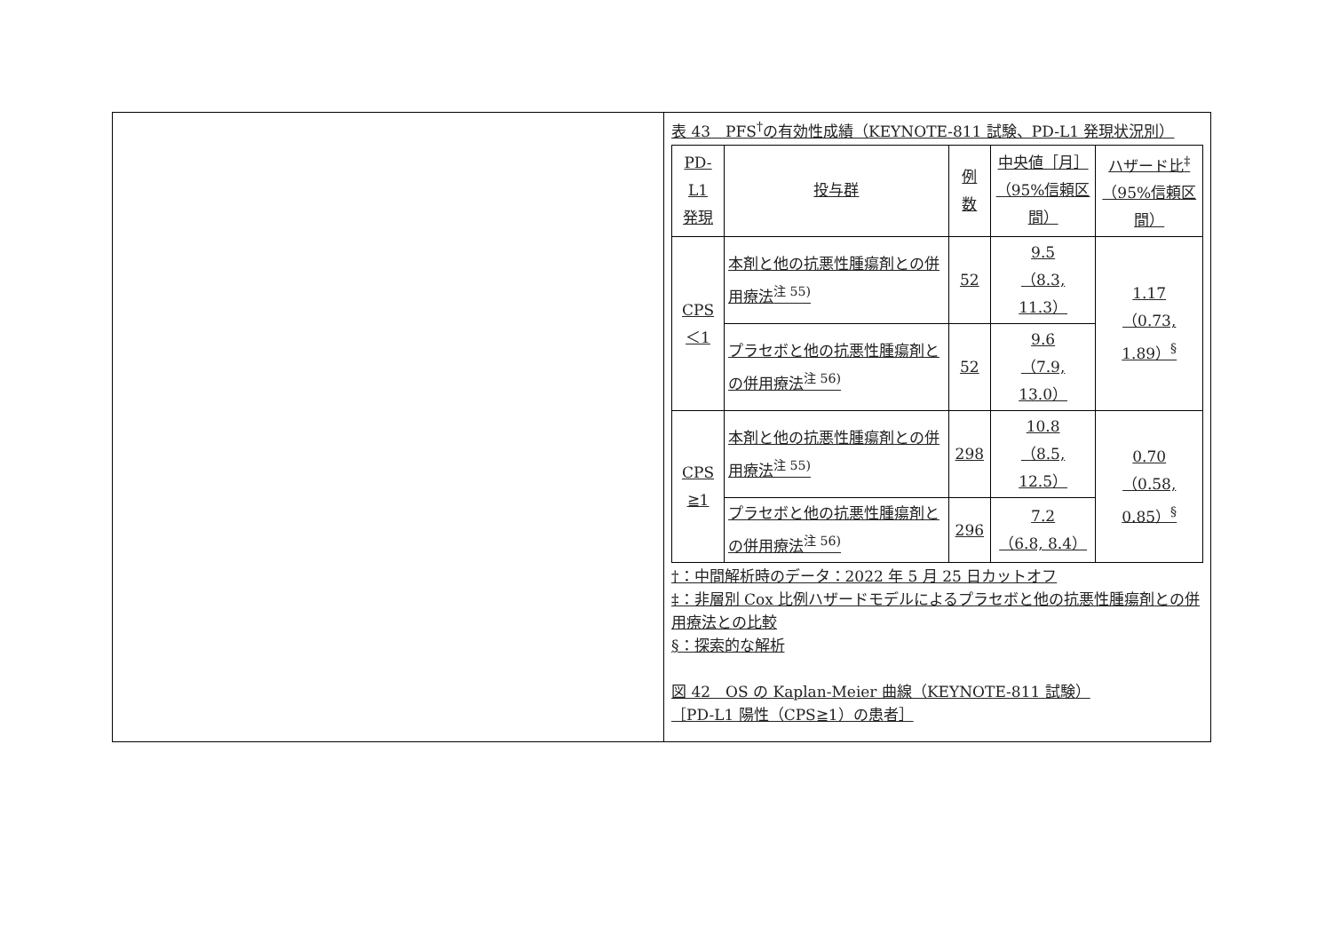表 43　PFS<sup>†</sup>の有効性成績（KEYNOTE-811 試験、PD-L1 発現状況別）
| PD- L1 発現 | 投与群 | 例 数 | 中央値［月］ （95%信頼区間） | ハザード比<sup>‡</sup> （95%信頼区間） |
| --- | --- | --- | --- | --- |
| CPS ＜1 | 本剤と他の抗悪性腫瘍剤との併用療法<sup>注 55)</sup> | 52 | 9.5 （8.3, 11.3） | 1.17 （0.73, 1.89）<sup>§</sup> |
| | プラセボと他の抗悪性腫瘍剤との併用療法<sup>注 56)</sup> | 52 | 9.6 （7.9, 13.0） | |
| CPS ≧1 | 本剤と他の抗悪性腫瘍剤との併用療法<sup>注 55)</sup> | 298 | 10.8 （8.5, 12.5） | 0.70 （0.58, 0.85）<sup>§</sup> |
| | プラセボと他の抗悪性腫瘍剤との併用療法<sup>注 56)</sup> | 296 | 7.2 （6.8, 8.4） | |
†：中間解析時のデータ：2022 年 5 月 25 日カットオフ
‡：非層別 Cox 比例ハザードモデルによるプラセボと他の抗悪性腫瘍剤との併用療法との比較
§：探索的な解析
図 42　OS の Kaplan-Meier 曲線（KEYNOTE-811 試験）
［PD-L1 陽性（CPS≧1）の患者］